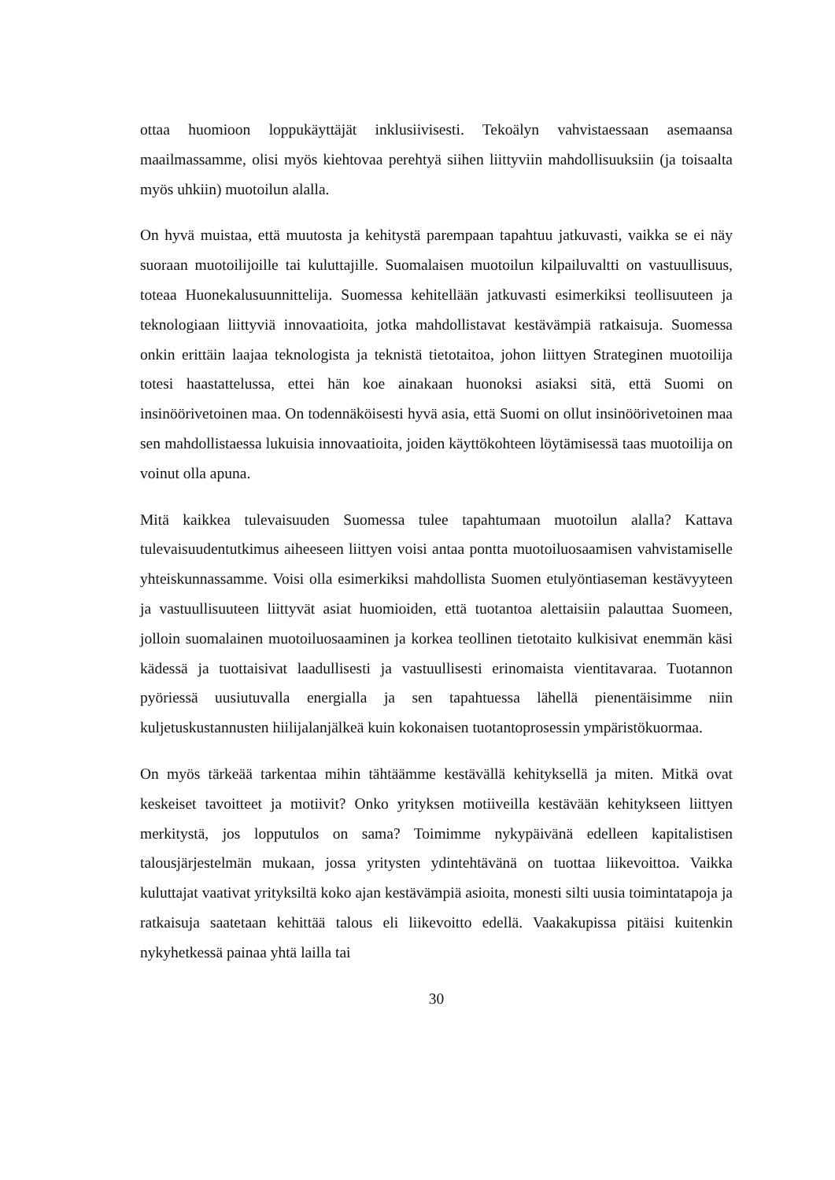ottaa huomioon loppukäyttäjät inklusiivisesti. Tekoälyn vahvistaessaan asemaansa maailmassamme, olisi myös kiehtovaa perehtyä siihen liittyviin mahdollisuuksiin (ja toisaalta myös uhkiin) muotoilun alalla.
On hyvä muistaa, että muutosta ja kehitystä parempaan tapahtuu jatkuvasti, vaikka se ei näy suoraan muotoilijoille tai kuluttajille. Suomalaisen muotoilun kilpailuvaltti on vastuullisuus, toteaa Huonekalusuunnittelija. Suomessa kehitellään jatkuvasti esimerkiksi teollisuuteen ja teknologiaan liittyviä innovaatioita, jotka mahdollistavat kestävämpiä ratkaisuja. Suomessa onkin erittäin laajaa teknologista ja teknistä tietotaitoa, johon liittyen Strateginen muotoilija totesi haastattelussa, ettei hän koe ainakaan huonoksi asiaksi sitä, että Suomi on insinöörivetoinen maa. On todennäköisesti hyvä asia, että Suomi on ollut insinöörivetoinen maa sen mahdollistaessa lukuisia innovaatioita, joiden käyttökohteen löytämisessä taas muotoilija on voinut olla apuna.
Mitä kaikkea tulevaisuuden Suomessa tulee tapahtumaan muotoilun alalla? Kattava tulevaisuudentutkimus aiheeseen liittyen voisi antaa pontta muotoiluosaamisen vahvistamiselle yhteiskunnassamme. Voisi olla esimerkiksi mahdollista Suomen etulyöntiaseman kestävyyteen ja vastuullisuuteen liittyvät asiat huomioiden, että tuotantoa alettaisiin palauttaa Suomeen, jolloin suomalainen muotoiluosaaminen ja korkea teollinen tietotaito kulkisivat enemmän käsi kädessä ja tuottaisivat laadullisesti ja vastuullisesti erinomaista vientitavaraa. Tuotannon pyöriessä uusiutuvalla energialla ja sen tapahtuessa lähellä pienentäisimme niin kuljetuskustannusten hiilijalanjälkeä kuin kokonaisen tuotantoprosessin ympäristökuormaa.
On myös tärkeää tarkentaa mihin tähtäämme kestävällä kehityksellä ja miten. Mitkä ovat keskeiset tavoitteet ja motiivit? Onko yrityksen motiiveilla kestävään kehitykseen liittyen merkitystä, jos lopputulos on sama? Toimimme nykypäivänä edelleen kapitalistisen talousjärjestelmän mukaan, jossa yritysten ydintehtävänä on tuottaa liikevoittoa. Vaikka kuluttajat vaativat yrityksiltä koko ajan kestävämpiä asioita, monesti silti uusia toimintatapoja ja ratkaisuja saatetaan kehittää talous eli liikevoitto edellä. Vaakakupissa pitäisi kuitenkin nykyhetkessä painaa yhtä lailla tai
30